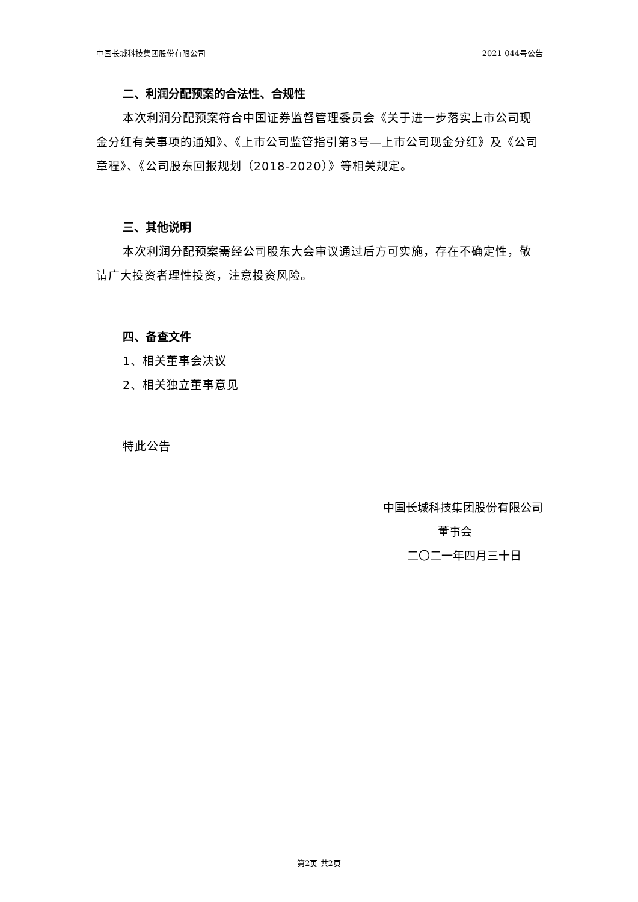中国长城科技集团股份有限公司 2021-044号公告
二、利润分配预案的合法性、合规性
本次利润分配预案符合中国证券监督管理委员会《关于进一步落实上市公司现金分红有关事项的通知》、《上市公司监管指引第3号—上市公司现金分红》及《公司章程》、《公司股东回报规划（2018-2020）》等相关规定。
三、其他说明
本次利润分配预案需经公司股东大会审议通过后方可实施，存在不确定性，敬请广大投资者理性投资，注意投资风险。
四、备查文件
1、相关董事会决议
2、相关独立董事意见
特此公告
中国长城科技集团股份有限公司
董事会
二〇二一年四月三十日
第2页 共2页